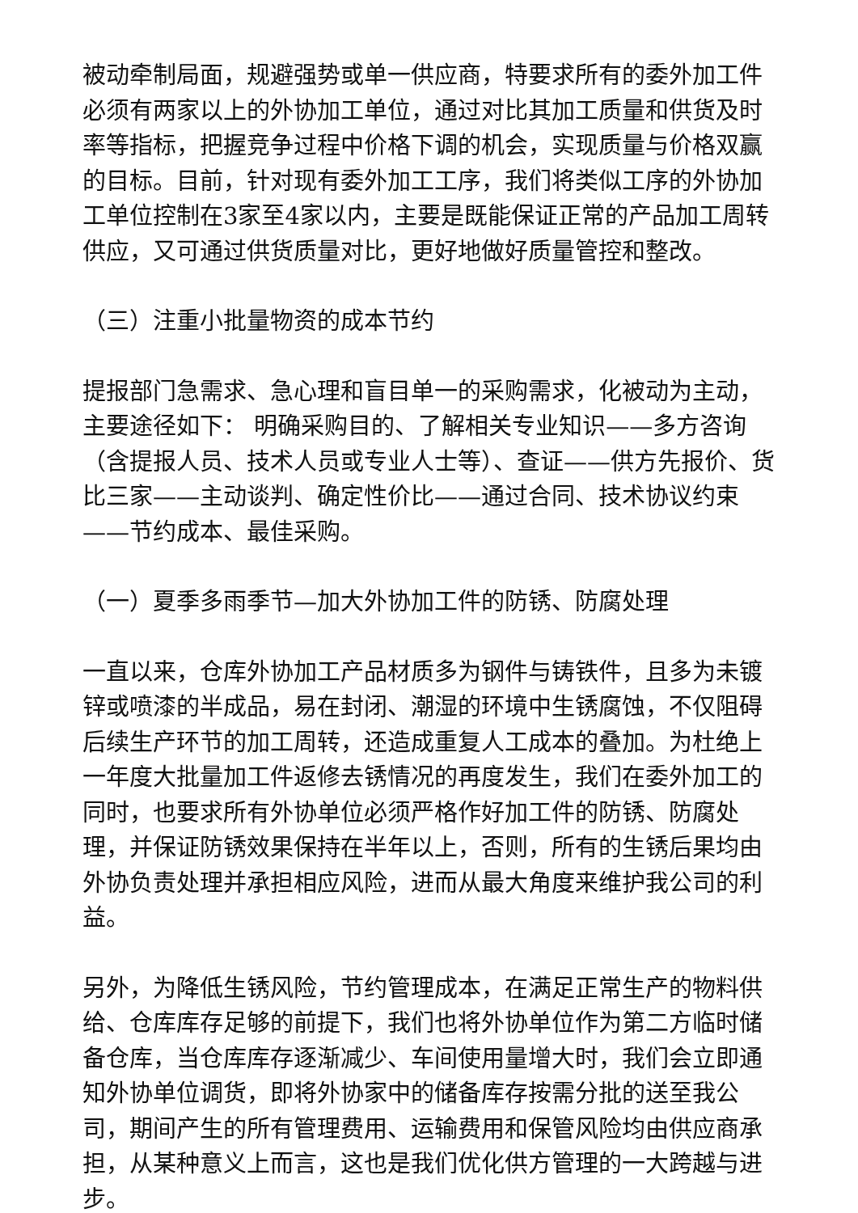被动牵制局面，规避强势或单一供应商，特要求所有的委外加工件必须有两家以上的外协加工单位，通过对比其加工质量和供货及时率等指标，把握竞争过程中价格下调的机会，实现质量与价格双赢的目标。目前，针对现有委外加工工序，我们将类似工序的外协加工单位控制在3家至4家以内，主要是既能保证正常的产品加工周转供应，又可通过供货质量对比，更好地做好质量管控和整改。
（三）注重小批量物资的成本节约
提报部门急需求、急心理和盲目单一的采购需求，化被动为主动，主要途径如下： 明确采购目的、了解相关专业知识——多方咨询（含提报人员、技术人员或专业人士等）、查证——供方先报价、货比三家——主动谈判、确定性价比——通过合同、技术协议约束——节约成本、最佳采购。
（一）夏季多雨季节—加大外协加工件的防锈、防腐处理
一直以来，仓库外协加工产品材质多为钢件与铸铁件，且多为未镀锌或喷漆的半成品，易在封闭、潮湿的环境中生锈腐蚀，不仅阻碍后续生产环节的加工周转，还造成重复人工成本的叠加。为杜绝上一年度大批量加工件返修去锈情况的再度发生，我们在委外加工的同时，也要求所有外协单位必须严格作好加工件的防锈、防腐处理，并保证防锈效果保持在半年以上，否则，所有的生锈后果均由外协负责处理并承担相应风险，进而从最大角度来维护我公司的利益。
另外，为降低生锈风险，节约管理成本，在满足正常生产的物料供给、仓库库存足够的前提下，我们也将外协单位作为第二方临时储备仓库，当仓库库存逐渐减少、车间使用量增大时，我们会立即通知外协单位调货，即将外协家中的储备库存按需分批的送至我公司，期间产生的所有管理费用、运输费用和保管风险均由供应商承担，从某种意义上而言，这也是我们优化供方管理的一大跨越与进步。